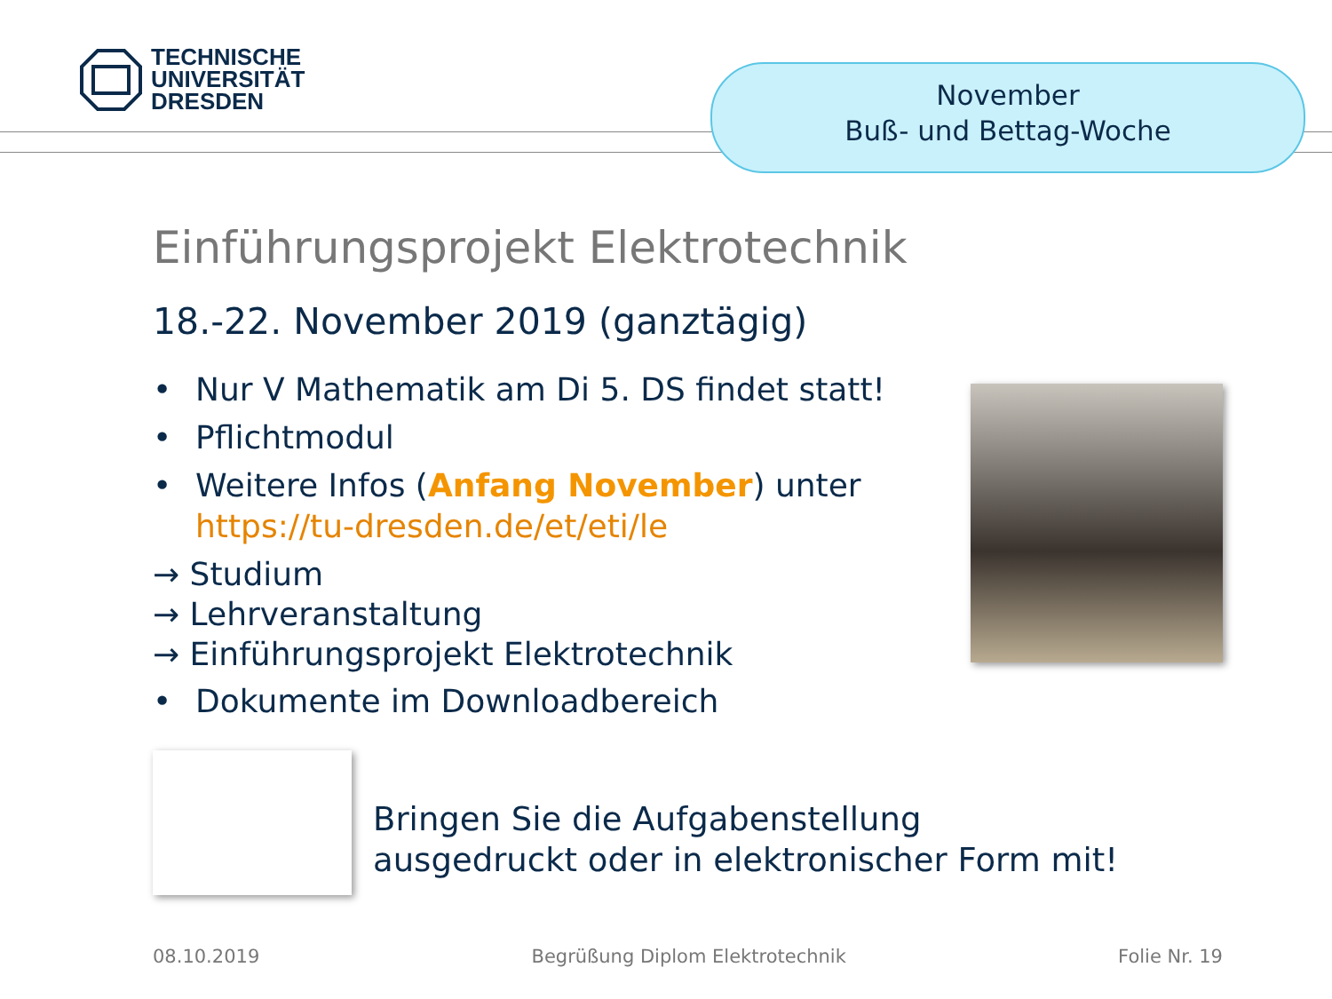TECHNISCHE
UNIVERSITÄT
DRESDEN
November
Buß- und Bettag-Woche
Einführungsprojekt Elektrotechnik
18.-22. November 2019 (ganztägig)
• Nur V Mathematik am Di 5. DS findet statt!
• Pflichtmodul
• Weitere Infos (Anfang November) unter
https://tu-dresden.de/et/eti/le
→ Studium
→ Lehrveranstaltung
→ Einführungsprojekt Elektrotechnik
• Dokumente im Downloadbereich
Bringen Sie die Aufgabenstellung
ausgedruckt oder in elektronischer Form mit!
08.10.2019 Begrüßung Diplom Elektrotechnik Folie Nr. 19